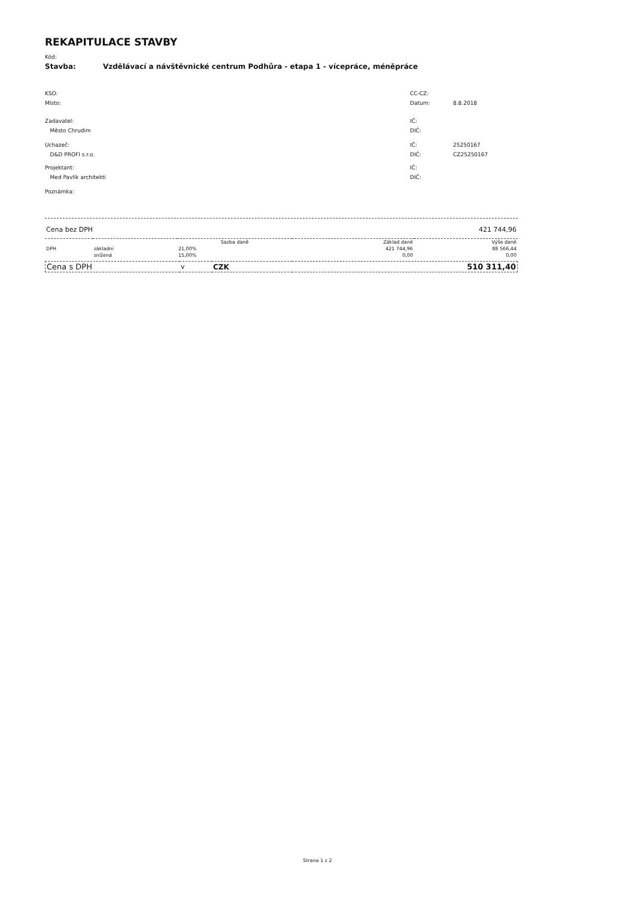REKAPITULACE STAVBY
Kód:
Stavba: Vzdělávací a návštěvnické centrum Podhůra - etapa 1 - vícepráce, méněpráce
KSO: CC-CZ:
Místo: Datum: 8.8.2018
Zadavatel: IČ:
Město Chrudim DIČ:
Uchazeč: IČ: 25250167
D&D PROFI s.r.o. DIČ: CZ25250167
Projektant: IČ:
Med Pavlík architekti DIČ:
Poznámka:
Cena bez DPH 421 744,96
| | | Sazba daně | Základ daně | Výše daně |
| --- | --- | --- | --- | --- |
| DPH | základní | 21,00% | 421 744,96 | 88 566,44 |
| | snížená | 15,00% | 0,00 | 0,00 |
| Cena s DPH | v | CZK | 510 311,40 |
Strana 1 z 2